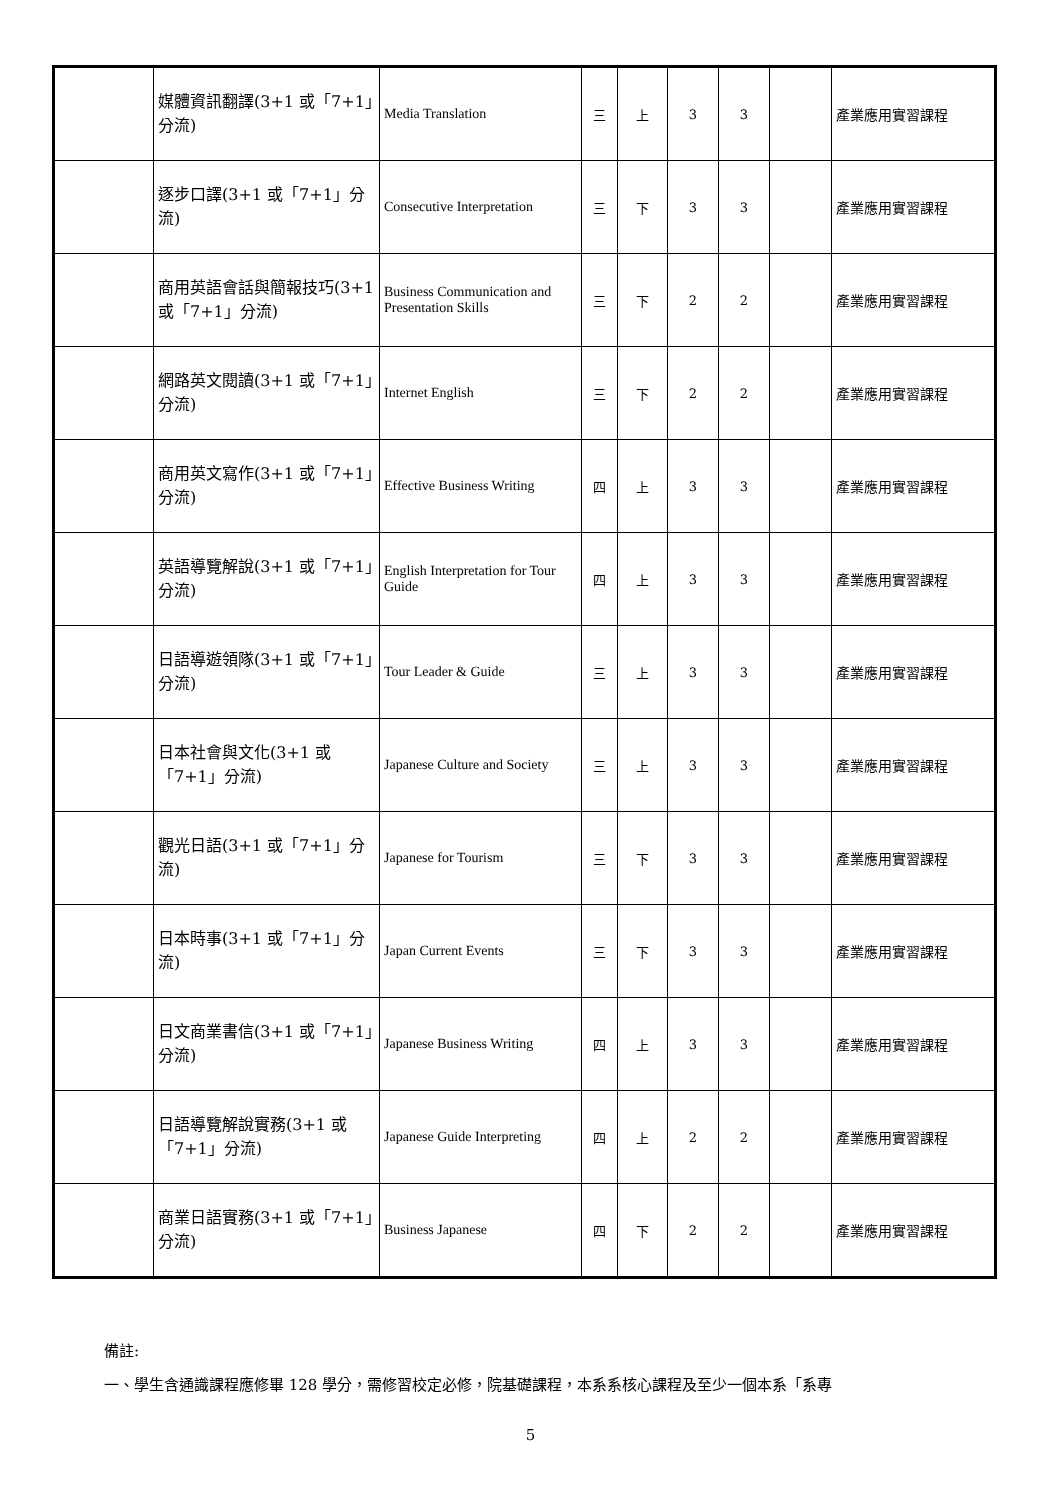| | 媒體資訊翻譯(3+1 或「7+1」分流) | Media Translation | 三 | 上 | 3 | 3 | | 產業應用實習課程 |
| | 逐步口譯(3+1 或「7+1」分流) | Consecutive Interpretation | 三 | 下 | 3 | 3 | | 產業應用實習課程 |
| | 商用英語會話與簡報技巧(3+1 或「7+1」分流) | Business Communication and Presentation Skills | 三 | 下 | 2 | 2 | | 產業應用實習課程 |
| | 網路英文閱讀(3+1 或「7+1」分流) | Internet English | 三 | 下 | 2 | 2 | | 產業應用實習課程 |
| | 商用英文寫作(3+1 或「7+1」分流) | Effective Business Writing | 四 | 上 | 3 | 3 | | 產業應用實習課程 |
| | 英語導覽解說(3+1 或「7+1」分流) | English Interpretation for Tour Guide | 四 | 上 | 3 | 3 | | 產業應用實習課程 |
| | 日語導遊領隊(3+1 或「7+1」分流) | Tour Leader & Guide | 三 | 上 | 3 | 3 | | 產業應用實習課程 |
| | 日本社會與文化(3+1 或「7+1」分流) | Japanese Culture and Society | 三 | 上 | 3 | 3 | | 產業應用實習課程 |
| | 觀光日語(3+1 或「7+1」分流) | Japanese for Tourism | 三 | 下 | 3 | 3 | | 產業應用實習課程 |
| | 日本時事(3+1 或「7+1」分流) | Japan Current Events | 三 | 下 | 3 | 3 | | 產業應用實習課程 |
| | 日文商業書信(3+1 或「7+1」分流) | Japanese Business Writing | 四 | 上 | 3 | 3 | | 產業應用實習課程 |
| | 日語導覽解說實務(3+1 或「7+1」分流) | Japanese Guide Interpreting | 四 | 上 | 2 | 2 | | 產業應用實習課程 |
| | 商業日語實務(3+1 或「7+1」分流) | Business Japanese | 四 | 下 | 2 | 2 | | 產業應用實習課程 |
備註:
一、學生含通識課程應修畢 128 學分，需修習校定必修，院基礎課程，本系系核心課程及至少一個本系「系專
5